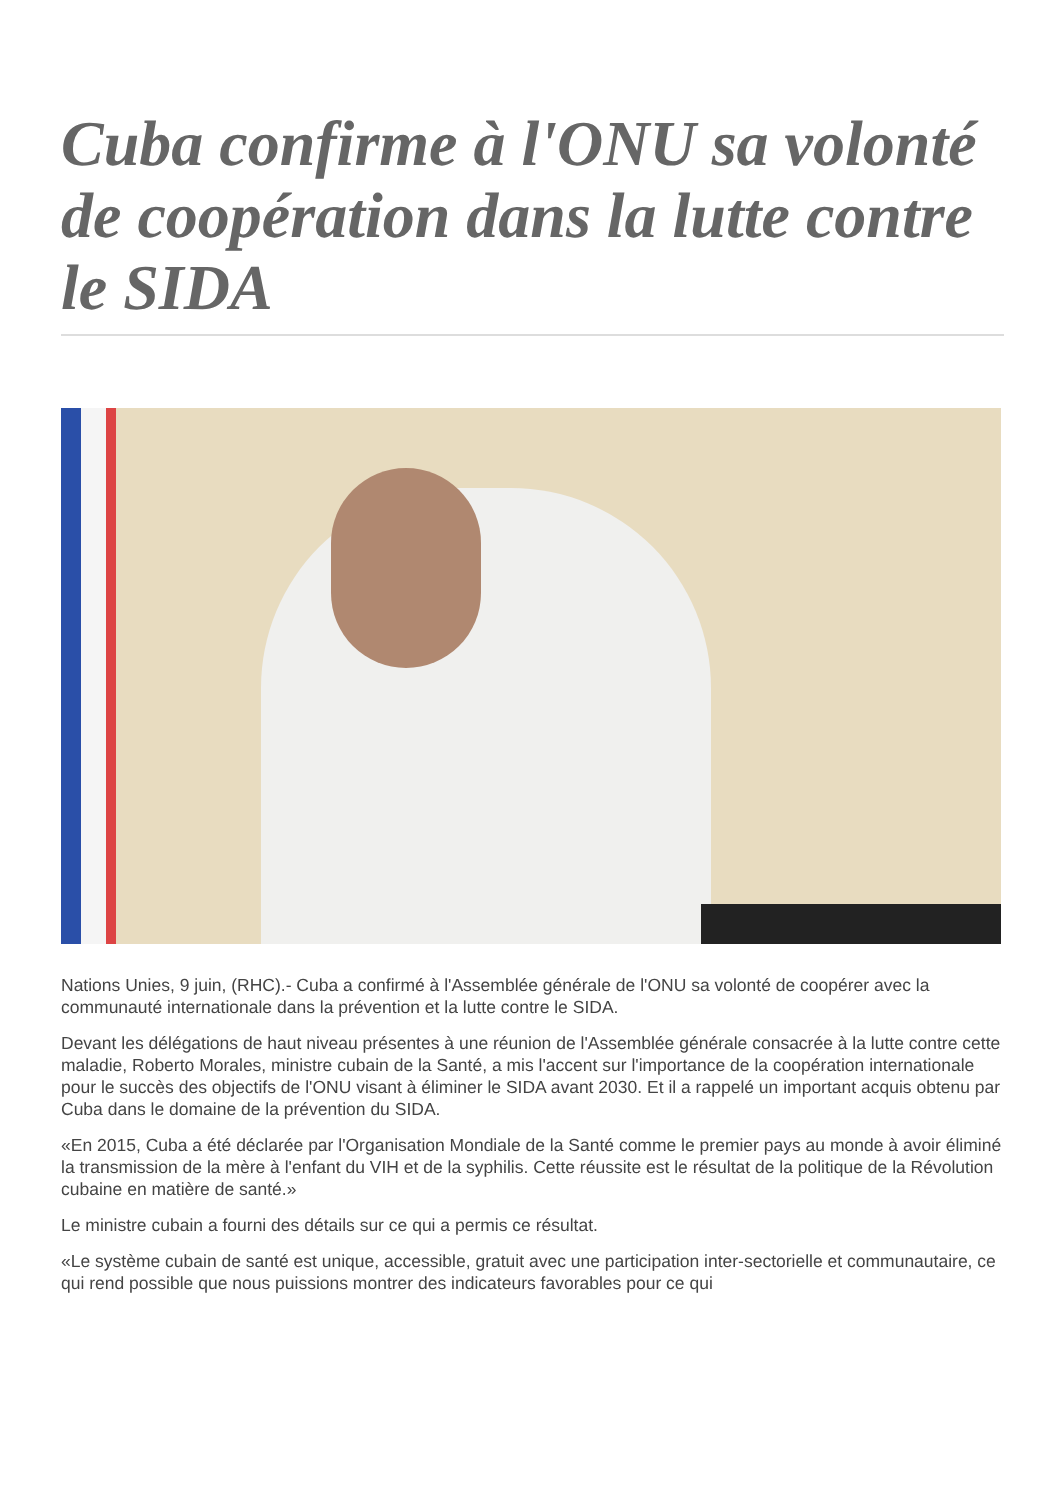Cuba confirme à l'ONU sa volonté de coopération dans la lutte contre le SIDA
Nations Unies, 9 juin, (RHC).- Cuba a confirmé à l'Assemblée générale de l'ONU sa volonté de coopérer avec la communauté internationale dans la prévention et la lutte contre le SIDA.
Devant les délégations de haut niveau présentes à une réunion de l'Assemblée générale consacrée à la lutte contre cette maladie, Roberto Morales, ministre cubain de la Santé, a mis l'accent sur l'importance de la coopération internationale pour le succès des objectifs de l'ONU visant à éliminer le SIDA avant 2030. Et il a rappelé un important acquis obtenu par Cuba dans le domaine de la prévention du SIDA.
«En 2015, Cuba a été déclarée par l'Organisation Mondiale de la Santé comme le premier pays au monde à avoir éliminé la transmission de la mère à l'enfant du VIH et de la syphilis. Cette réussite est le résultat de la politique de la Révolution cubaine en matière de santé.»
Le ministre cubain a fourni des détails sur ce qui a permis ce résultat.
«Le système cubain de santé est unique, accessible, gratuit avec une participation inter-sectorielle et communautaire, ce qui rend possible que nous puissions montrer des indicateurs favorables pour ce qui